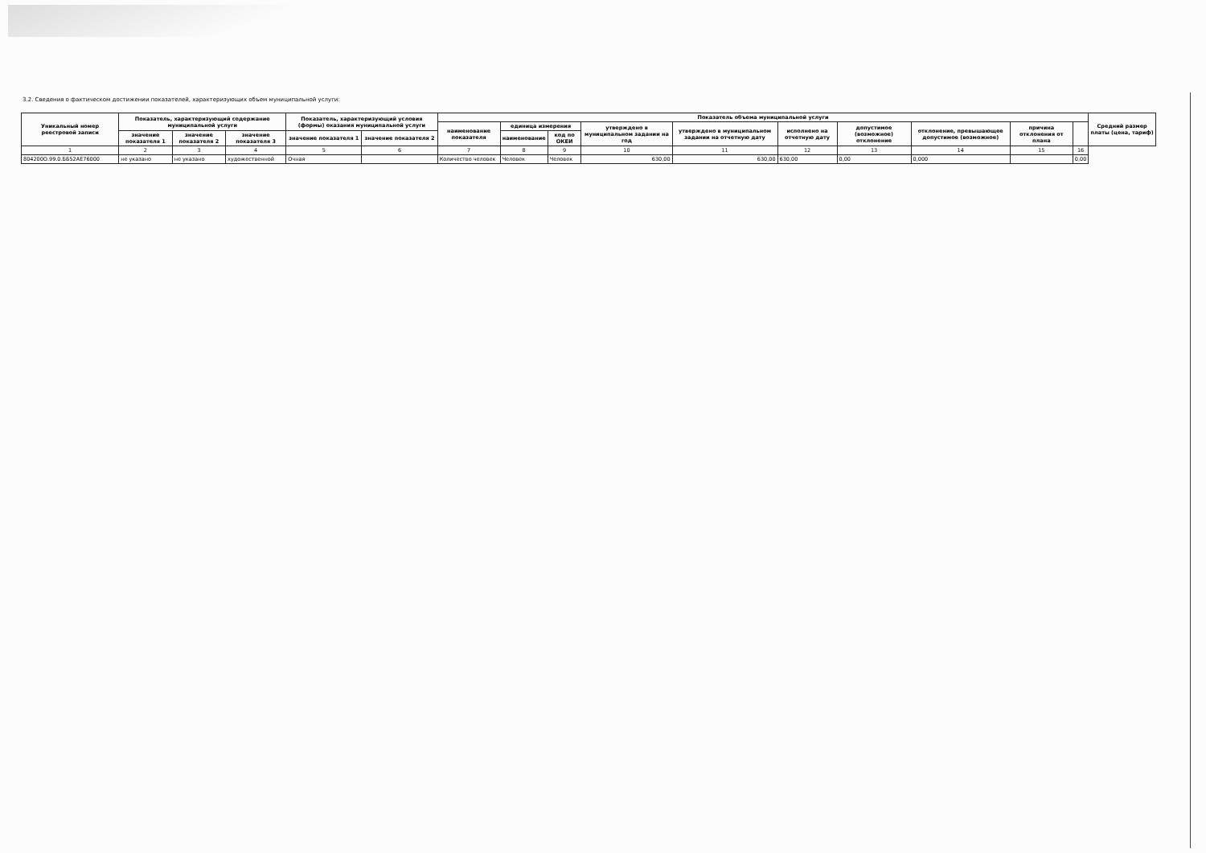3.2. Сведения о фактическом достижении показателей, характеризующих объем муниципальной услуги:
| Уникальный номер реестровой записи | Показатель, характеризующий содержание муниципальной услуги | | | Показатель, характеризующий условия (формы) оказания муниципальной услуги | | Показатель объема муниципальной услуги | | | | | | | | | | Средний размер платы (цена, тариф) |
| --- | --- | --- | --- | --- | --- | --- | --- | --- | --- | --- | --- | --- | --- | --- | --- | --- |
| | | | | | | наименование показателя | единица измерения | | утверждено в муниципальном задании на год | утверждено в муниципальном задании на отчетную дату | исполнено на отчетную дату | допустимое (возможное) отклонение | отклонение, превышающее допустимое (возможное) | причина отклонения от плана | | |
| | значение показателя 1 | значение показателя 2 | значение показателя 3 | значение показателя 1 | значение показателя 2 | | наименование | код по ОКЕИ | | | | | | | | |
| 1 | 2 | 3 | 4 | 5 | 6 | 7 | 8 | 9 | 10 | 11 | 12 | 13 | 14 | 15 | 16 | |
| 804200О.99.0.ББ52АЕ76000 | не указано | не указано | художественной | Очная | | Количество человек | Человек | Человек | 630,00 | 630,00 | 630,00 | 0,00 | 0,000 | | 0,00 | |